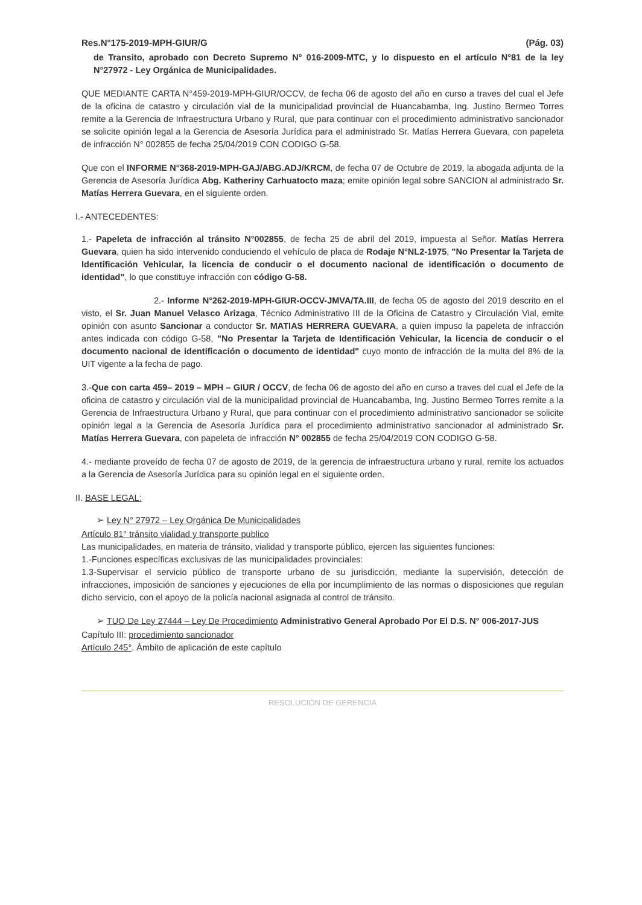Res.N°175-2019-MPH-GIUR/G (Pág. 03)
de Transito, aprobado con Decreto Supremo N° 016-2009-MTC, y lo dispuesto en el artículo N°81 de la ley N°27972 - Ley Orgánica de Municipalidades.
QUE MEDIANTE CARTA N°459-2019-MPH-GIUR/OCCV, de fecha 06 de agosto del año en curso a traves del cual el Jefe de la oficina de catastro y circulación vial de la municipalidad provincial de Huancabamba, Ing. Justino Bermeo Torres remite a la Gerencia de Infraestructura Urbano y Rural, que para continuar con el procedimiento administrativo sancionador se solicite opinión legal a la Gerencia de Asesoría Jurídica para el administrado Sr. Matías Herrera Guevara, con papeleta de infracción N° 002855 de fecha 25/04/2019 CON CODIGO G-58.
Que con el INFORME N°368-2019-MPH-GAJ/ABG.ADJ/KRCM, de fecha 07 de Octubre de 2019, la abogada adjunta de la Gerencia de Asesoría Jurídica Abg. Katheriny Carhuatocto maza; emite opinión legal sobre SANCION al administrado Sr. Matías Herrera Guevara, en el siguiente orden.
I.- ANTECEDENTES:
1.- Papeleta de infracción al tránsito N°002855, de fecha 25 de abril del 2019, impuesta al Señor. Matías Herrera Guevara, quien ha sido intervenido conduciendo el vehículo de placa de Rodaje N°NL2-1975, "No Presentar la Tarjeta de Identificación Vehicular, la licencia de conducir o el documento nacional de identificación o documento de identidad", lo que constituye infracción con código G-58.
2.- Informe N°262-2019-MPH-GIUR-OCCV-JMVA/TA.III, de fecha 05 de agosto del 2019 descrito en el visto, el Sr. Juan Manuel Velasco Arizaga, Técnico Administrativo III de la Oficina de Catastro y Circulación Vial, emite opinión con asunto Sancionar a conductor Sr. MATIAS HERRERA GUEVARA, a quien impuso la papeleta de infracción antes indicada con código G-58, "No Presentar la Tarjeta de Identificación Vehicular, la licencia de conducir o el documento nacional de identificación o documento de identidad" cuyo monto de infracción de la multa del 8% de la UIT vigente a la fecha de pago.
3.-Que con carta 459– 2019 – MPH – GIUR / OCCV, de fecha 06 de agosto del año en curso a traves del cual el Jefe de la oficina de catastro y circulación vial de la municipalidad provincial de Huancabamba, Ing. Justino Bermeo Torres remite a la Gerencia de Infraestructura Urbano y Rural, que para continuar con el procedimiento administrativo sancionador se solicite opinión legal a la Gerencia de Asesoría Jurídica para el procedimiento administrativo sancionador al administrado Sr. Matías Herrera Guevara, con papeleta de infracción N° 002855 de fecha 25/04/2019 CON CODIGO G-58.
4.- mediante proveído de fecha 07 de agosto de 2019, de la gerencia de infraestructura urbano y rural, remite los actuados a la Gerencia de Asesoría Jurídica para su opinión legal en el siguiente orden.
II. BASE LEGAL:
➢ Ley N° 27972 – Ley Orgánica De Municipalidades
Artículo 81° tránsito vialidad y transporte publico
Las municipalidades, en materia de tránsito, vialidad y transporte público, ejercen las siguientes funciones:
1.-Funciones específicas exclusivas de las municipalidades provinciales:
1.3-Supervisar el servicio público de transporte urbano de su jurisdicción, mediante la supervisión, detección de infracciones, imposición de sanciones y ejecuciones de ella por incumplimiento de las normas o disposiciones que regulan dicho servicio, con el apoyo de la policía nacional asignada al control de tránsito.
➢ TUO De Ley 27444 – Ley De Procedimiento Administrativo General Aprobado Por El D.S. N° 006-2017-JUS
Capítulo III: procedimiento sancionador
Artículo 245°. Ámbito de aplicación de este capítulo
RESOLUCIÓN DE GERENCIA